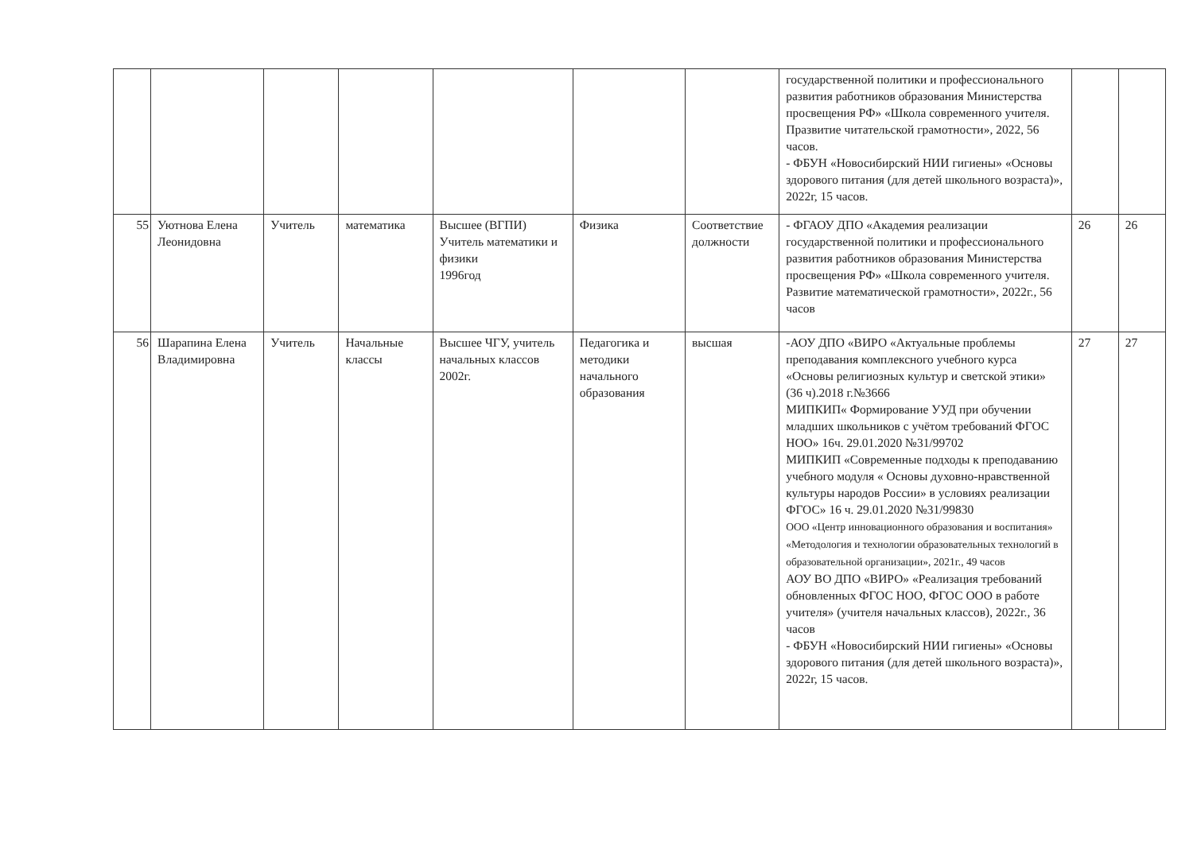| | | | | | | | государственной политики и профессионального развития работников образования Министерства просвещения РФ» «Школа современного учителя. Празвитие читательской грамотности», 2022, 56 часов. - ФБУН «Новосибирский НИИ гигиены» «Основы здорового питания (для детей школьного возраста)», 2022г, 15 часов. | | |
| 55 | Уютнова Елена Леонидовна | Учитель | математика | Высшее (ВГПИ) Учитель математики и физики 1996год | Физика | Соответствие должности | - ФГАОУ ДПО «Академия реализации государственной политики и профессионального развития работников образования Министерства просвещения РФ» «Школа современного учителя. Развитие математической грамотности», 2022г., 56 часов | 26 | 26 |
| 56 | Шарапина Елена Владимировна | Учитель | Начальные классы | Высшее ЧГУ, учитель начальных классов 2002г. | Педагогика и методики начального образования | высшая | -АОУ ДПО «ВИРО «Актуальные проблемы преподавания комплексного учебного курса «Основы религиозных культур и светской этики» (36 ч).2018 г.№3666 МИПКИП« Формирование УУД при обучении младших школьников с учётом требований ФГОС НОО» 16ч. 29.01.2020 №31/99702 МИПКИП «Современные подходы к преподаванию учебного модуля « Основы духовно-нравственной культуры народов России» в условиях реализации ФГОС» 16 ч. 29.01.2020 №31/99830 ООО «Центр инновационного образования и воспитания» «Методология и технологии образовательных технологий в образовательной организации», 2021г., 49 часов АОУ ВО ДПО «ВИРО» «Реализация требований обновленных ФГОС НОО, ФГОС ООО в работе учителя» (учителя начальных классов), 2022г., 36 часов - ФБУН «Новосибирский НИИ гигиены» «Основы здорового питания (для детей школьного возраста)», 2022г, 15 часов. | 27 | 27 |